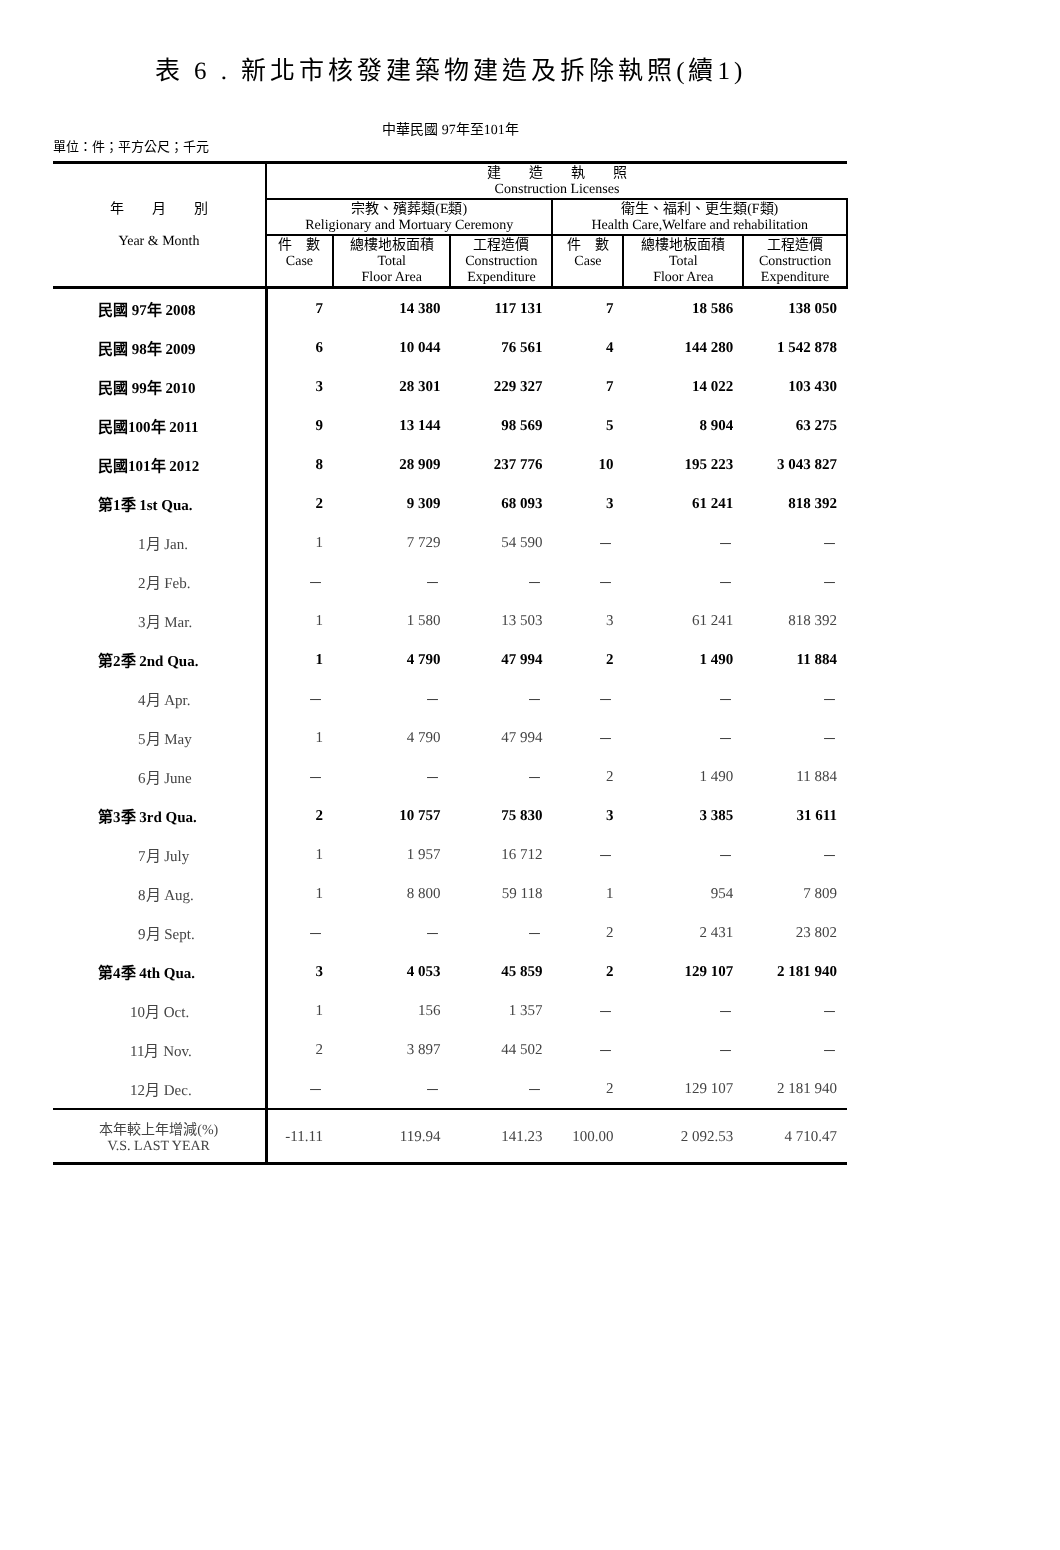表 6 . 新北市核發建築物建造及拆除執照(續1)
中華民國 97年至101年
單位：件；平方公尺；千元
| 年 月 別 Year & Month | 建 造 執 照 Construction Licenses | | | | | |
| --- | --- | --- | --- | --- | --- | --- |
| | 宗教、殯葬類(E類) Religionary and Mortuary Ceremony | | | 衛生、福利、更生類(F類) Health Care,Welfare and rehabilitation | | |
| | 件 數 Case | 總樓地板面積 Total Floor Area | 工程造價 Construction Expenditure | 件 數 Case | 總樓地板面積 Total Floor Area | 工程造價 Construction Expenditure |
| 民國 97年 2008 | 7 | 14 380 | 117 131 | 7 | 18 586 | 138 050 |
| 民國 98年 2009 | 6 | 10 044 | 76 561 | 4 | 144 280 | 1 542 878 |
| 民國 99年 2010 | 3 | 28 301 | 229 327 | 7 | 14 022 | 103 430 |
| 民國100年 2011 | 9 | 13 144 | 98 569 | 5 | 8 904 | 63 275 |
| 民國101年 2012 | 8 | 28 909 | 237 776 | 10 | 195 223 | 3 043 827 |
| 第1季 1st Qua. | 2 | 9 309 | 68 093 | 3 | 61 241 | 818 392 |
| 1月 Jan. | 1 | 7 729 | 54 590 | － | － | － |
| 2月 Feb. | － | － | － | － | － | － |
| 3月 Mar. | 1 | 1 580 | 13 503 | 3 | 61 241 | 818 392 |
| 第2季 2nd Qua. | 1 | 4 790 | 47 994 | 2 | 1 490 | 11 884 |
| 4月 Apr. | － | － | － | － | － | － |
| 5月 May | 1 | 4 790 | 47 994 | － | － | － |
| 6月 June | － | － | － | 2 | 1 490 | 11 884 |
| 第3季 3rd Qua. | 2 | 10 757 | 75 830 | 3 | 3 385 | 31 611 |
| 7月 July | 1 | 1 957 | 16 712 | － | － | － |
| 8月 Aug. | 1 | 8 800 | 59 118 | 1 | 954 | 7 809 |
| 9月 Sept. | － | － | － | 2 | 2 431 | 23 802 |
| 第4季 4th Qua. | 3 | 4 053 | 45 859 | 2 | 129 107 | 2 181 940 |
| 10月 Oct. | 1 | 156 | 1 357 | － | － | － |
| 11月 Nov. | 2 | 3 897 | 44 502 | － | － | － |
| 12月 Dec. | － | － | － | 2 | 129 107 | 2 181 940 |
| 本年較上年增減(%) V.S. LAST YEAR | -11.11 | 119.94 | 141.23 | 100.00 | 2 092.53 | 4 710.47 |